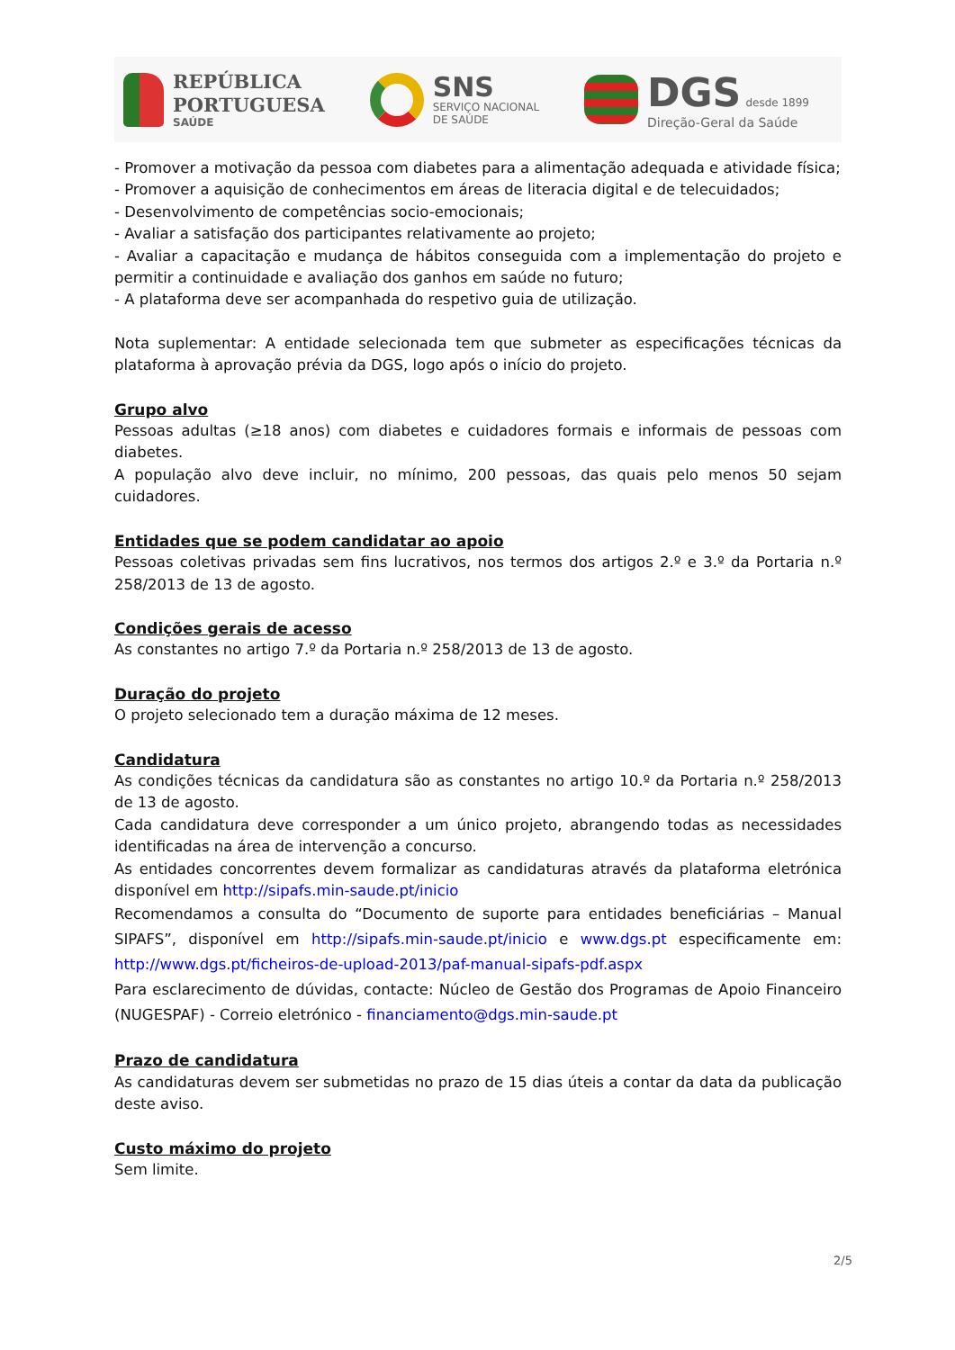REPÚBLICA
PORTUGUESA
SAÚDE
SNS
SERVIÇO NACIONAL
DE SAÚDE
DGS desde 1899
Direção-Geral da Saúde
- Promover a motivação da pessoa com diabetes para a alimentação adequada e atividade física;
- Promover a aquisição de conhecimentos em áreas de literacia digital e de telecuidados;
- Desenvolvimento de competências socio-emocionais;
- Avaliar a satisfação dos participantes relativamente ao projeto;
- Avaliar a capacitação e mudança de hábitos conseguida com a implementação do projeto e permitir a continuidade e avaliação dos ganhos em saúde no futuro;
- A plataforma deve ser acompanhada do respetivo guia de utilização.
Nota suplementar: A entidade selecionada tem que submeter as especificações técnicas da plataforma à aprovação prévia da DGS, logo após o início do projeto.
Grupo alvo
Pessoas adultas (≥18 anos) com diabetes e cuidadores formais e informais de pessoas com diabetes.
A população alvo deve incluir, no mínimo, 200 pessoas, das quais pelo menos 50 sejam cuidadores.
Entidades que se podem candidatar ao apoio
Pessoas coletivas privadas sem fins lucrativos, nos termos dos artigos 2.º e 3.º da Portaria n.º 258/2013 de 13 de agosto.
Condições gerais de acesso
As constantes no artigo 7.º da Portaria n.º 258/2013 de 13 de agosto.
Duração do projeto
O projeto selecionado tem a duração máxima de 12 meses.
Candidatura
As condições técnicas da candidatura são as constantes no artigo 10.º da Portaria n.º 258/2013 de 13 de agosto.
Cada candidatura deve corresponder a um único projeto, abrangendo todas as necessidades identificadas na área de intervenção a concurso.
As entidades concorrentes devem formalizar as candidaturas através da plataforma eletrónica disponível em http://sipafs.min-saude.pt/inicio
Recomendamos a consulta do “Documento de suporte para entidades beneficiárias – Manual SIPAFS”, disponível em http://sipafs.min-saude.pt/inicio e www.dgs.pt especificamente em: http://www.dgs.pt/ficheiros-de-upload-2013/paf-manual-sipafs-pdf.aspx
Para esclarecimento de dúvidas, contacte: Núcleo de Gestão dos Programas de Apoio Financeiro (NUGESPAF) - Correio eletrónico - financiamento@dgs.min-saude.pt
Prazo de candidatura
As candidaturas devem ser submetidas no prazo de 15 dias úteis a contar da data da publicação deste aviso.
Custo máximo do projeto
Sem limite.
2/5